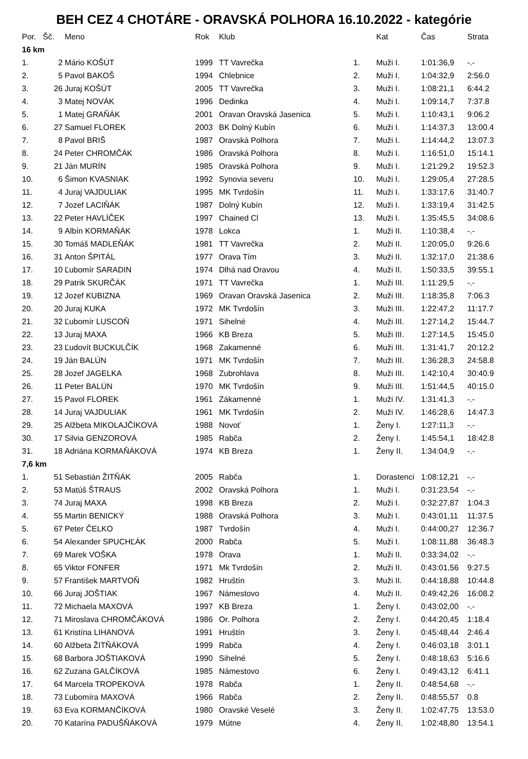BEH CEZ 4 CHOTÁRE - ORAVSKÁ POLHORA 16.10.2022 - kategórie
| Por. | Šč. | Meno | Rok | Klub | | Kat | Čas | Strata |
| --- | --- | --- | --- | --- | --- | --- | --- | --- |
| 16 km | | | | | | | | |
| 1. | 2 | Mário KOŠÚT | 1999 | TT Vavrečka | 1. | Muži I. | 1:01:36,9 | -.- |
| 2. | 5 | Pavol BAKOŠ | 1994 | Chlebnice | 2. | Muži I. | 1:04:32,9 | 2:56.0 |
| 3. | 26 | Juraj KOŠÚT | 2005 | TT Vavrečka | 3. | Muži I. | 1:08:21,1 | 6:44.2 |
| 4. | 3 | Matej NOVÁK | 1996 | Dedinka | 4. | Muži I. | 1:09:14,7 | 7:37.8 |
| 5. | 1 | Matej GRAŇÁK | 2001 | Oravan Oravská Jasenica | 5. | Muži I. | 1:10:43,1 | 9:06.2 |
| 6. | 27 | Samuel FLOREK | 2003 | BK Dolný Kubín | 6. | Muži I. | 1:14:37,3 | 13:00.4 |
| 7. | 8 | Pavol BRIŠ | 1987 | Oravská Polhora | 7. | Muži I. | 1:14:44,2 | 13:07.3 |
| 8. | 24 | Peter CHROMČÁK | 1986 | Oravská Polhora | 8. | Muži I. | 1:16:51,0 | 15:14.1 |
| 9. | 21 | Ján MURÍN | 1985 | Oravská Polhora | 9. | Muži I. | 1:21:29,2 | 19:52.3 |
| 10. | 6 | Šimon KVASNIAK | 1992 | Synovia severu | 10. | Muži I. | 1:29:05,4 | 27:28.5 |
| 11. | 4 | Juraj VAJDULIAK | 1995 | MK Tvrdošín | 11. | Muži I. | 1:33:17,6 | 31:40.7 |
| 12. | 7 | Jozef LACIŇÁK | 1987 | Dolný Kubín | 12. | Muži I. | 1:33:19,4 | 31:42.5 |
| 13. | 22 | Peter HAVLÍČEK | 1997 | Chained Cl | 13. | Muži I. | 1:35:45,5 | 34:08.6 |
| 14. | 9 | Albín KORMAŇÁK | 1978 | Lokca | 1. | Muži II. | 1:10:38,4 | -.- |
| 15. | 30 | Tomáš MADLEŇÁK | 1981 | TT Vavrečka | 2. | Muži II. | 1:20:05,0 | 9:26.6 |
| 16. | 31 | Anton ŠPITÁL | 1977 | Orava Tím | 3. | Muži II. | 1:32:17,0 | 21:38.6 |
| 17. | 10 | Ľubomír SARADIN | 1974 | Dlhá nad Oravou | 4. | Muži II. | 1:50:33,5 | 39:55.1 |
| 18. | 29 | Patrik SKURČÁK | 1971 | TT Vavrečka | 1. | Muži III. | 1:11:29,5 | -.- |
| 19. | 12 | Jozef KUBIZNA | 1969 | Oravan Oravská Jasenica | 2. | Muži III. | 1:18:35,8 | 7:06.3 |
| 20. | 20 | Juraj KUKA | 1972 | MK Tvrdošín | 3. | Muži III. | 1:22:47,2 | 11:17.7 |
| 21. | 32 | Ľubomír LUSCOŇ | 1971 | Sihelné | 4. | Muži III. | 1:27:14,2 | 15:44.7 |
| 22. | 13 | Juraj MAXA | 1966 | KB Breza | 5. | Muži III. | 1:27:14,5 | 15:45.0 |
| 23. | 23 | Ľudovít BUCKULČÍK | 1968 | Zakamenné | 6. | Muži III. | 1:31:41,7 | 20:12.2 |
| 24. | 19 | Ján BALÚN | 1971 | MK Tvrdošín | 7. | Muži III. | 1:36:28,3 | 24:58.8 |
| 25. | 28 | Jozef JAGELKA | 1968 | Zubrohlava | 8. | Muži III. | 1:42:10,4 | 30:40.9 |
| 26. | 11 | Peter BALÚN | 1970 | MK Tvrdošín | 9. | Muži III. | 1:51:44,5 | 40:15.0 |
| 27. | 15 | Pavol FLOREK | 1961 | Zákamenné | 1. | Muži IV. | 1:31:41,3 | -.- |
| 28. | 14 | Juraj VAJDULIAK | 1961 | MK Tvrdošín | 2. | Muži IV. | 1:46:28,6 | 14:47.3 |
| 29. | 25 | Alžbeta MIKOLAJČÍKOVÁ | 1988 | Novoť | 1. | Ženy I. | 1:27:11,3 | -.- |
| 30. | 17 | Silvia GENZOROVÁ | 1985 | Rabča | 2. | Ženy I. | 1:45:54,1 | 18:42.8 |
| 31. | 18 | Adriána KORMAŇÁKOVÁ | 1974 | KB Breza | 1. | Ženy II. | 1:34:04,9 | -.- |
| 7,6 km | | | | | | | | |
| 1. | 51 | Sebastián ŽITŇÁK | 2005 | Rabča | 1. | Dorastenci | 1:08:12,21 | -.- |
| 2. | 53 | Matúš ŠTRAUS | 2002 | Oravská Polhora | 1. | Muži I. | 0:31:23,54 | -.- |
| 3. | 74 | Juraj MAXA | 1998 | KB Breza | 2. | Muži I. | 0:32:27,87 | 1:04.3 |
| 4. | 55 | Martin BENICKÝ | 1988 | Oravská Polhora | 3. | Muži I. | 0:43:01,11 | 11:37.5 |
| 5. | 67 | Peter ČELKO | 1987 | Tvrdošín | 4. | Muži I. | 0:44:00,27 | 12:36.7 |
| 6. | 54 | Alexander SPUCHĽÁK | 2000 | Rabča | 5. | Muži I. | 1:08:11,88 | 36:48.3 |
| 7. | 69 | Marek VOŠKA | 1978 | Orava | 1. | Muži II. | 0:33:34,02 | -.- |
| 8. | 65 | Viktor FONFER | 1971 | Mk Tvrdošín | 2. | Muži II. | 0:43:01,56 | 9:27.5 |
| 9. | 57 | František MARTVOŇ | 1982 | Hruštín | 3. | Muži II. | 0:44:18,88 | 10:44.8 |
| 10. | 66 | Juraj JOŠTIAK | 1967 | Námestovo | 4. | Muži II. | 0:49:42,26 | 16:08.2 |
| 11. | 72 | Michaela MAXOVÁ | 1997 | KB Breza | 1. | Ženy I. | 0:43:02,00 | -.- |
| 12. | 71 | Miroslava CHROMČÁKOVÁ | 1986 | Or. Polhora | 2. | Ženy I. | 0:44:20,45 | 1:18.4 |
| 13. | 61 | Kristína LIHANOVÁ | 1991 | Hruštín | 3. | Ženy I. | 0:45:48,44 | 2:46.4 |
| 14. | 60 | Alžbeta ŽITŇÁKOVÁ | 1999 | Rabča | 4. | Ženy I. | 0:46:03,18 | 3:01.1 |
| 15. | 68 | Barbora JOŠTIAKOVÁ | 1990 | Sihelné | 5. | Ženy I. | 0:48:18,63 | 5:16.6 |
| 16. | 62 | Zuzana GALČÍKOVÁ | 1985 | Námestovo | 6. | Ženy I. | 0:49:43,12 | 6:41.1 |
| 17. | 64 | Marcela TROPEKOVÁ | 1978 | Rabča | 1. | Ženy II. | 0:48:54,68 | -.- |
| 18. | 73 | Ľubomíra MAXOVÁ | 1966 | Rabča | 2. | Ženy II. | 0:48:55,57 | 0.8 |
| 19. | 63 | Eva KORMANČÍKOVÁ | 1980 | Oravské Veselé | 3. | Ženy II. | 1:02:47,75 | 13:53.0 |
| 20. | 70 | Katarína PADUŠŇÁKOVÁ | 1979 | Mútne | 4. | Ženy II. | 1:02:48,80 | 13:54.1 |